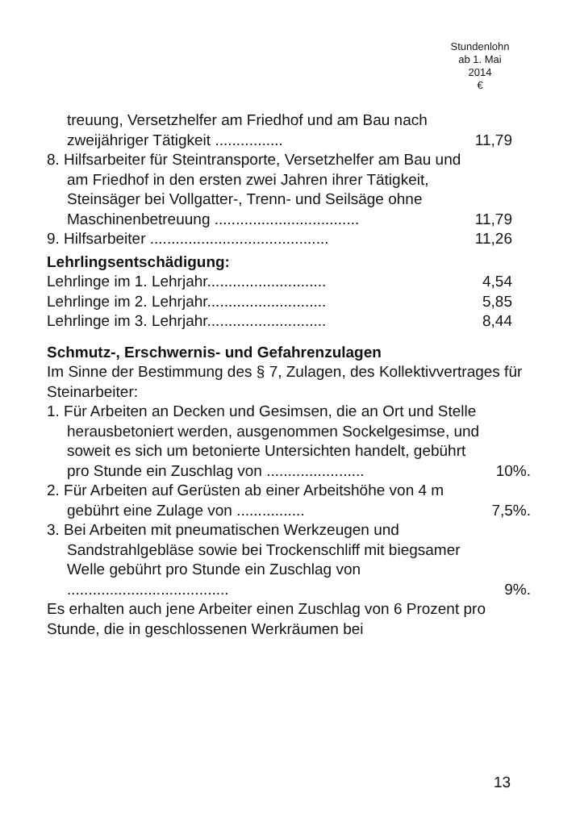Stundenlohn
ab 1. Mai
2014
€
| treuung, Versetzhelfer am Friedhof und am Bau nach zweijähriger Tätigkeit ................ | 11,79 |
| 8. Hilfsarbeiter für Steintransporte, Versetzhelfer am Bau und am Friedhof in den ersten zwei Jahren ihrer Tätigkeit, Steinsäger bei Vollgatter-, Trenn- und Seilsäge ohne Maschinenbetreuung .................................. | 11,79 |
| 9. Hilfsarbeiter .......................................... | 11,26 |
Lehrlingsentschädigung:
| Lehrlinge im 1. Lehrjahr............................ | 4,54 |
| Lehrlinge im 2. Lehrjahr............................ | 5,85 |
| Lehrlinge im 3. Lehrjahr............................ | 8,44 |
Schmutz-, Erschwernis- und Gefahrenzulagen
Im Sinne der Bestimmung des § 7, Zulagen, des Kollektivvertrages für Steinarbeiter:
| 1. Für Arbeiten an Decken und Gesimsen, die an Ort und Stelle herausbetoniert werden, ausgenommen Sockelgesimse, und soweit es sich um betonierte Untersichten handelt, gebührt pro Stunde ein Zuschlag von ....................... | 10%. |
| 2. Für Arbeiten auf Gerüsten ab einer Arbeitshöhe von 4 m gebührt eine Zulage von ................ | 7,5%. |
| 3. Bei Arbeiten mit pneumatischen Werkzeugen und Sandstrahlgebläse sowie bei Trockenschliff mit biegsamer Welle gebührt pro Stunde ein Zuschlag von ...................................... | 9%. |
Es erhalten auch jene Arbeiter einen Zuschlag von 6 Prozent pro Stunde, die in geschlossenen Werkräumen bei
13